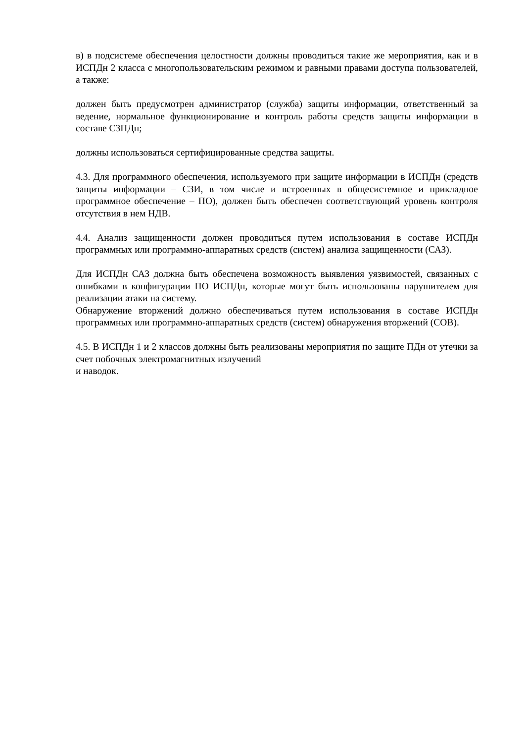в) в подсистеме обеспечения целостности должны проводиться такие же мероприятия, как и в ИСПДн 2 класса с многопользовательским режимом и равными правами доступа пользователей, а также:
должен быть предусмотрен администратор (служба) защиты информации, ответственный за ведение, нормальное функционирование и контроль работы средств защиты информации в составе СЗПДн;
должны использоваться сертифицированные средства защиты.
4.3. Для программного обеспечения, используемого при защите информации в ИСПДн (средств защиты информации – СЗИ, в том числе и встроенных в общесистемное и прикладное программное обеспечение – ПО), должен быть обеспечен соответствующий уровень контроля отсутствия в нем НДВ.
4.4. Анализ защищенности должен проводиться путем использования в составе ИСПДн программных или программно-аппаратных средств (систем) анализа защищенности (САЗ).
Для ИСПДн САЗ должна быть обеспечена возможность выявления уязвимостей, связанных с ошибками в конфигурации ПО ИСПДн, которые могут быть использованы нарушителем для реализации атаки на систему.
Обнаружение вторжений должно обеспечиваться путем использования в составе ИСПДн программных или программно-аппаратных средств (систем) обнаружения вторжений (СОВ).
4.5. В ИСПДн 1 и 2 классов должны быть реализованы мероприятия по защите ПДн от утечки за счет побочных электромагнитных излучений
и наводок.